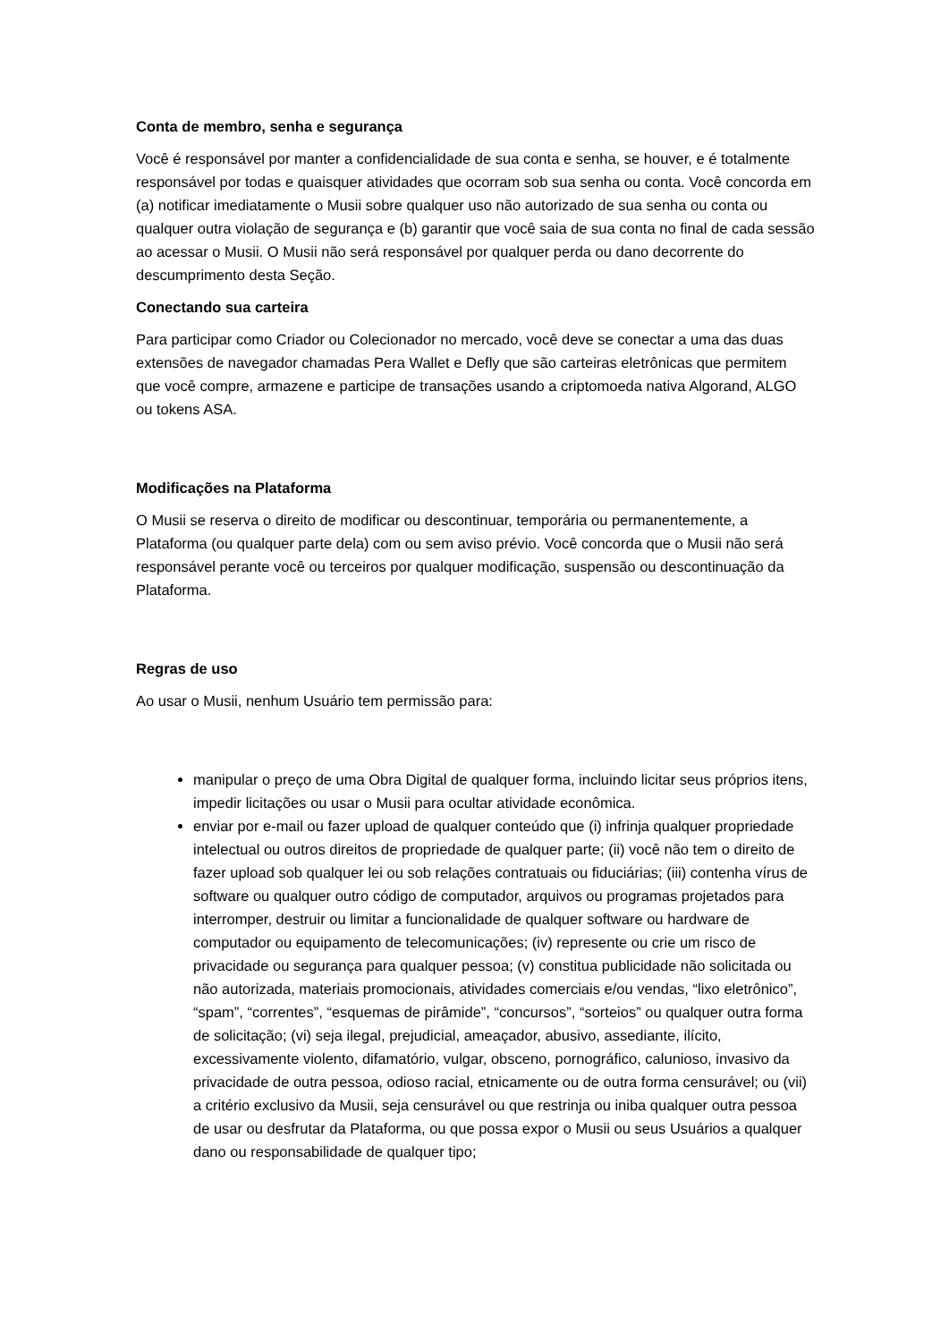Conta de membro, senha e segurança
Você é responsável por manter a confidencialidade de sua conta e senha, se houver, e é totalmente responsável por todas e quaisquer atividades que ocorram sob sua senha ou conta. Você concorda em (a) notificar imediatamente o Musii sobre qualquer uso não autorizado de sua senha ou conta ou qualquer outra violação de segurança e (b) garantir que você saia de sua conta no final de cada sessão ao acessar o Musii. O Musii não será responsável por qualquer perda ou dano decorrente do descumprimento desta Seção.
Conectando sua carteira
Para participar como Criador ou Colecionador no mercado, você deve se conectar a uma das duas extensões de navegador chamadas Pera Wallet e Defly que são carteiras eletrônicas que permitem que você compre, armazene e participe de transações usando a criptomoeda nativa Algorand, ALGO ou tokens ASA.
Modificações na Plataforma
O Musii se reserva o direito de modificar ou descontinuar, temporária ou permanentemente, a Plataforma (ou qualquer parte dela) com ou sem aviso prévio. Você concorda que o Musii não será responsável perante você ou terceiros por qualquer modificação, suspensão ou descontinuação da Plataforma.
Regras de uso
Ao usar o Musii, nenhum Usuário tem permissão para:
manipular o preço de uma Obra Digital de qualquer forma, incluindo licitar seus próprios itens, impedir licitações ou usar o Musii para ocultar atividade econômica.
enviar por e-mail ou fazer upload de qualquer conteúdo que (i) infrinja qualquer propriedade intelectual ou outros direitos de propriedade de qualquer parte; (ii) você não tem o direito de fazer upload sob qualquer lei ou sob relações contratuais ou fiduciárias; (iii) contenha vírus de software ou qualquer outro código de computador, arquivos ou programas projetados para interromper, destruir ou limitar a funcionalidade de qualquer software ou hardware de computador ou equipamento de telecomunicações; (iv) represente ou crie um risco de privacidade ou segurança para qualquer pessoa; (v) constitua publicidade não solicitada ou não autorizada, materiais promocionais, atividades comerciais e/ou vendas, “lixo eletrônico”, “spam”, “correntes”, “esquemas de pirâmide”, “concursos”, “sorteios” ou qualquer outra forma de solicitação; (vi) seja ilegal, prejudicial, ameaçador, abusivo, assediante, ilícito, excessivamente violento, difamatório, vulgar, obsceno, pornográfico, calunioso, invasivo da privacidade de outra pessoa, odioso racial, etnicamente ou de outra forma censurável; ou (vii) a critério exclusivo da Musii, seja censurável ou que restrinja ou iniba qualquer outra pessoa de usar ou desfrutar da Plataforma, ou que possa expor o Musii ou seus Usuários a qualquer dano ou responsabilidade de qualquer tipo;